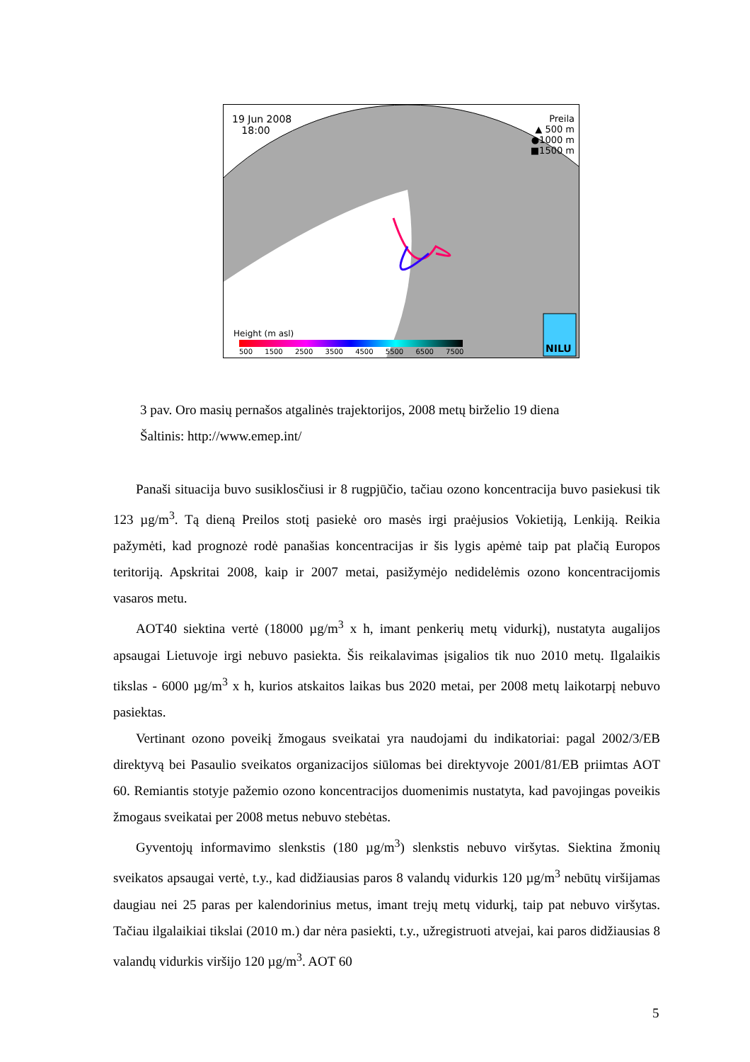19 Jun 2008
18:00
Preila
▲ 500 m
●1000 m
■1500 m
Height (m asl)
500 1500 2500 3500 4500 5500 6500 7500
NILU
3 pav. Oro masių pernašos atgalinės trajektorijos, 2008 metų birželio 19 diena
Šaltinis: http://www.emep.int/
Panaši situacija buvo susiklosčiusi ir 8 rugpjūčio, tačiau ozono koncentracija buvo pasiekusi tik 123 µg/m<sup>3</sup>. Tą dieną Preilos stotį pasiekė oro masės irgi praėjusios Vokietiją, Lenkiją. Reikia pažymėti, kad prognozė rodė panašias koncentracijas ir šis lygis apėmė taip pat plačią Europos teritoriją. Apskritai 2008, kaip ir 2007 metai, pasižymėjo nedidelėmis ozono koncentracijomis vasaros metu.
AOT40 siektina vertė (18000 µg/m<sup>3</sup> x h, imant penkerių metų vidurkį), nustatyta augalijos apsaugai Lietuvoje irgi nebuvo pasiekta. Šis reikalavimas įsigalios tik nuo 2010 metų. Ilgalaikis tikslas - 6000 µg/m<sup>3</sup> x h, kurios atskaitos laikas bus 2020 metai, per 2008 metų laikotarpį nebuvo pasiektas.
Vertinant ozono poveikį žmogaus sveikatai yra naudojami du indikatoriai: pagal 2002/3/EB direktyvą bei Pasaulio sveikatos organizacijos siūlomas bei direktyvoje 2001/81/EB priimtas AOT 60. Remiantis stotyje pažemio ozono koncentracijos duomenimis nustatyta, kad pavojingas poveikis žmogaus sveikatai per 2008 metus nebuvo stebėtas.
Gyventojų informavimo slenkstis (180 µg/m<sup>3</sup>) slenkstis nebuvo viršytas. Siektina žmonių sveikatos apsaugai vertė, t.y., kad didžiausias paros 8 valandų vidurkis 120 µg/m<sup>3</sup> nebūtų viršijamas daugiau nei 25 paras per kalendorinius metus, imant trejų metų vidurkį, taip pat nebuvo viršytas. Tačiau ilgalaikiai tikslai (2010 m.) dar nėra pasiekti, t.y., užregistruoti atvejai, kai paros didžiausias 8 valandų vidurkis viršijo 120 µg/m<sup>3</sup>. AOT 60
5